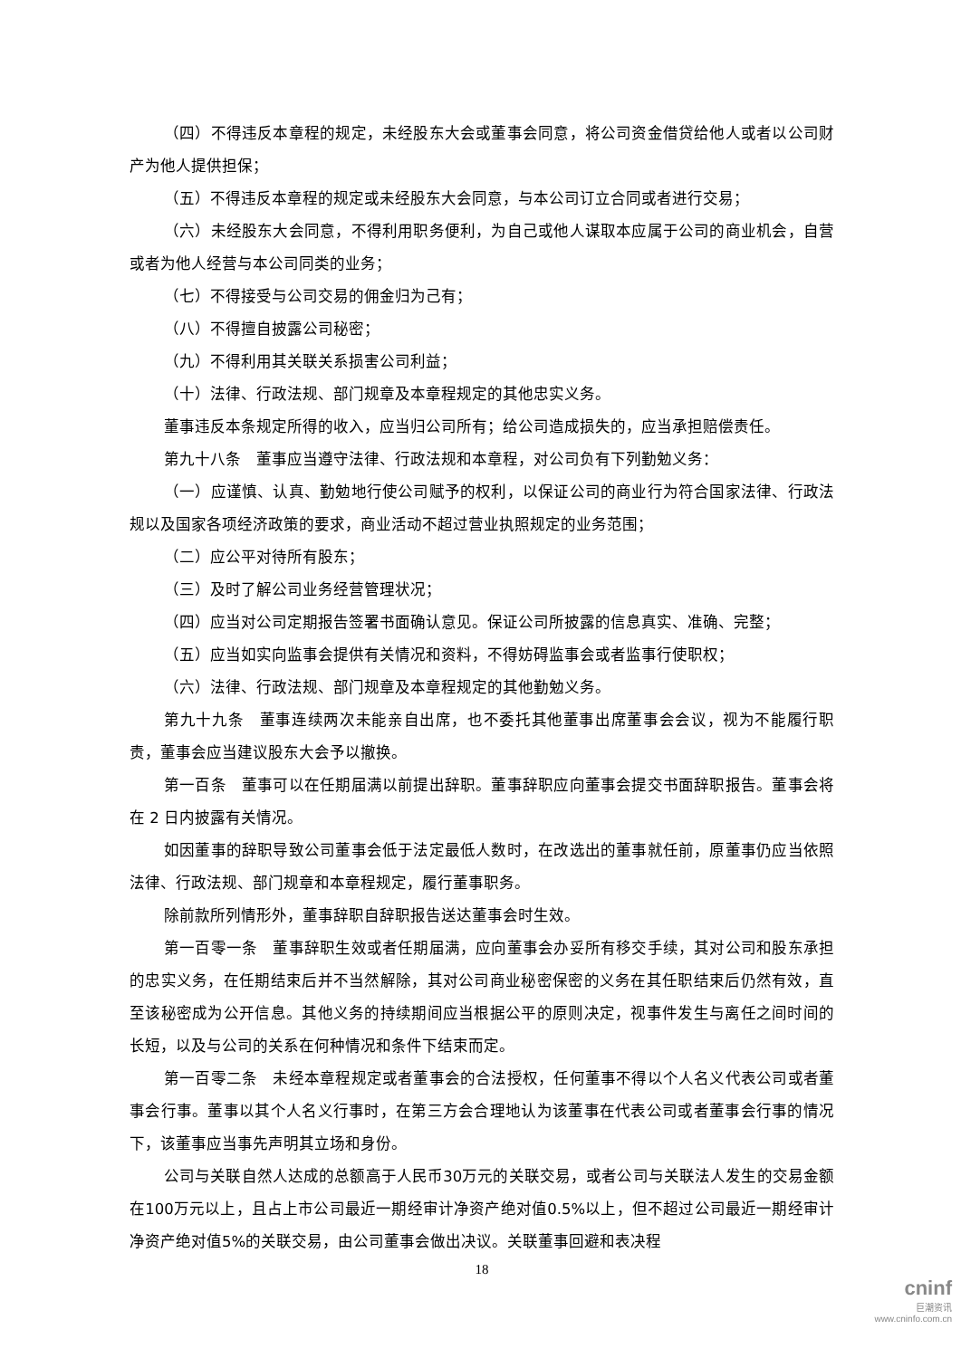（四）不得违反本章程的规定，未经股东大会或董事会同意，将公司资金借贷给他人或者以公司财产为他人提供担保；
（五）不得违反本章程的规定或未经股东大会同意，与本公司订立合同或者进行交易；
（六）未经股东大会同意，不得利用职务便利，为自己或他人谋取本应属于公司的商业机会，自营或者为他人经营与本公司同类的业务；
（七）不得接受与公司交易的佣金归为己有；
（八）不得擅自披露公司秘密；
（九）不得利用其关联关系损害公司利益；
（十）法律、行政法规、部门规章及本章程规定的其他忠实义务。
董事违反本条规定所得的收入，应当归公司所有；给公司造成损失的，应当承担赔偿责任。
第九十八条　董事应当遵守法律、行政法规和本章程，对公司负有下列勤勉义务：
（一）应谨慎、认真、勤勉地行使公司赋予的权利，以保证公司的商业行为符合国家法律、行政法规以及国家各项经济政策的要求，商业活动不超过营业执照规定的业务范围；
（二）应公平对待所有股东；
（三）及时了解公司业务经营管理状况；
（四）应当对公司定期报告签署书面确认意见。保证公司所披露的信息真实、准确、完整；
（五）应当如实向监事会提供有关情况和资料，不得妨碍监事会或者监事行使职权；
（六）法律、行政法规、部门规章及本章程规定的其他勤勉义务。
第九十九条　董事连续两次未能亲自出席，也不委托其他董事出席董事会会议，视为不能履行职责，董事会应当建议股东大会予以撤换。
第一百条　董事可以在任期届满以前提出辞职。董事辞职应向董事会提交书面辞职报告。董事会将在 2 日内披露有关情况。
如因董事的辞职导致公司董事会低于法定最低人数时，在改选出的董事就任前，原董事仍应当依照法律、行政法规、部门规章和本章程规定，履行董事职务。
除前款所列情形外，董事辞职自辞职报告送达董事会时生效。
第一百零一条　董事辞职生效或者任期届满，应向董事会办妥所有移交手续，其对公司和股东承担的忠实义务，在任期结束后并不当然解除，其对公司商业秘密保密的义务在其任职结束后仍然有效，直至该秘密成为公开信息。其他义务的持续期间应当根据公平的原则决定，视事件发生与离任之间时间的长短，以及与公司的关系在何种情况和条件下结束而定。
第一百零二条　未经本章程规定或者董事会的合法授权，任何董事不得以个人名义代表公司或者董事会行事。董事以其个人名义行事时，在第三方会合理地认为该董事在代表公司或者董事会行事的情况下，该董事应当事先声明其立场和身份。
公司与关联自然人达成的总额高于人民币30万元的关联交易，或者公司与关联法人发生的交易金额在100万元以上，且占上市公司最近一期经审计净资产绝对值0.5%以上，但不超过公司最近一期经审计净资产绝对值5%的关联交易，由公司董事会做出决议。关联董事回避和表决程
18
cninf
巨潮资讯
www.cninfo.com.cn